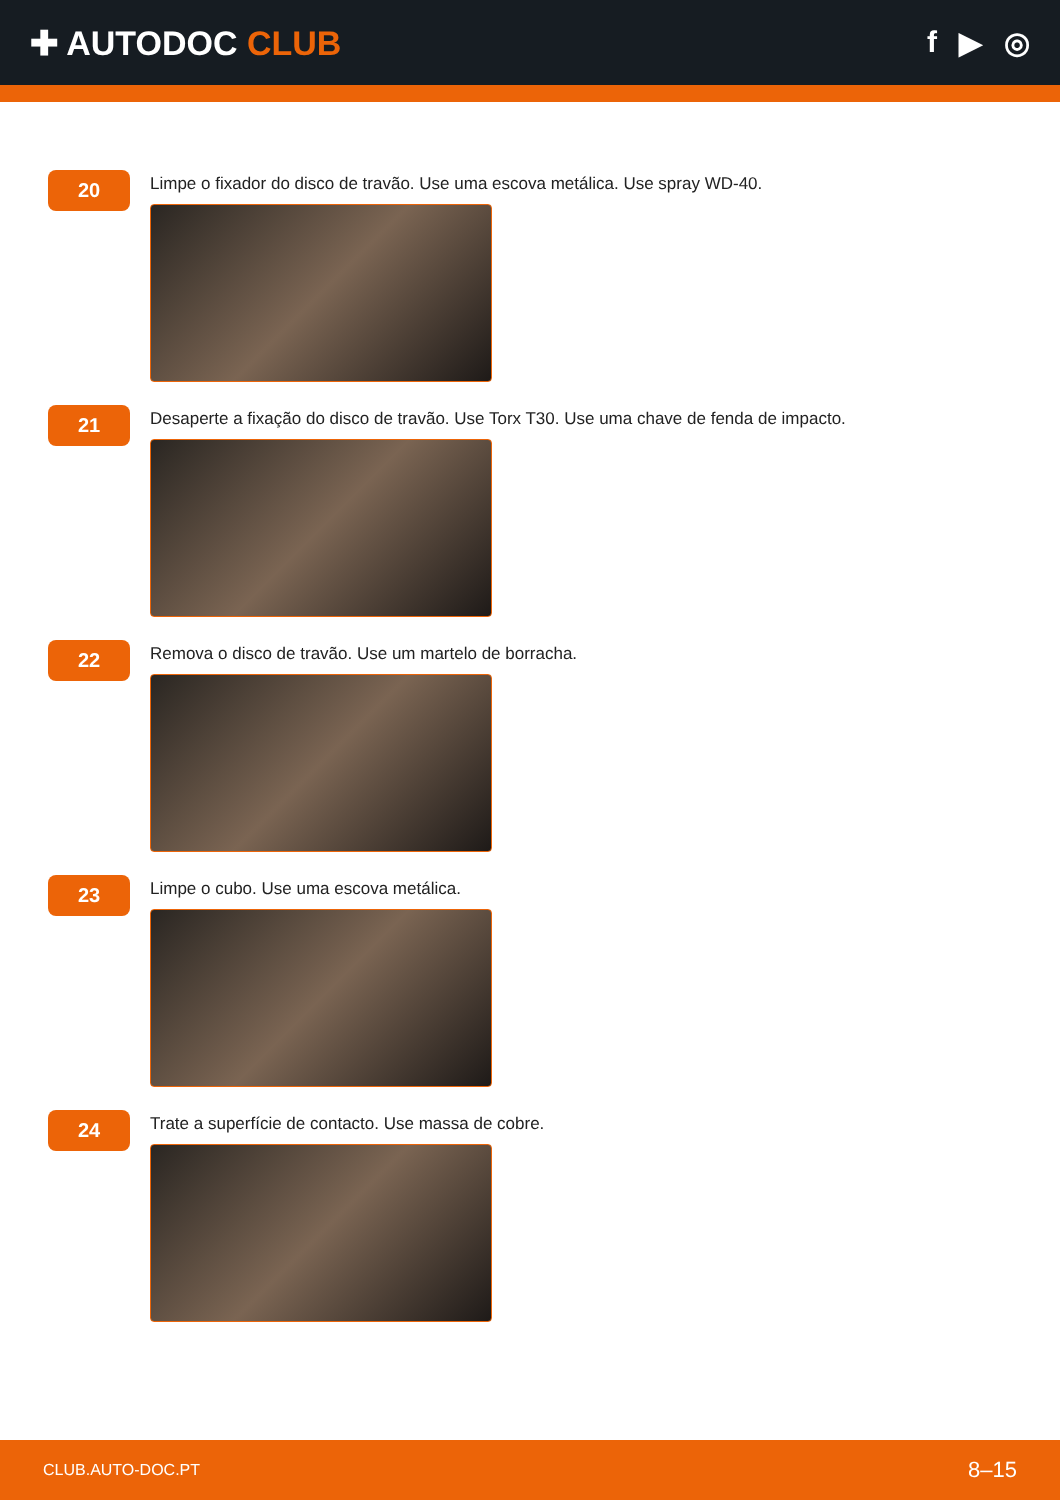✚ AUTODOC CLUB f ▶ ◎
20
Limpe o fixador do disco de travão. Use uma escova metálica. Use spray WD-40.
21
Desaperte a fixação do disco de travão. Use Torx T30. Use uma chave de fenda de impacto.
22
Remova o disco de travão. Use um martelo de borracha.
23
Limpe o cubo. Use uma escova metálica.
24
Trate a superfície de contacto. Use massa de cobre.
CLUB.AUTO-DOC.PT 8–15